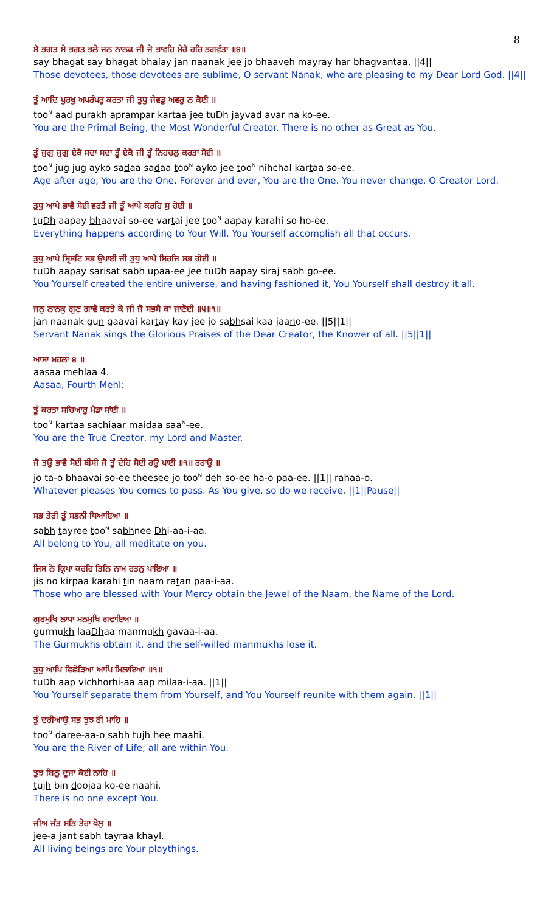8
ਸੇ ਭਗਤ ਸੇ ਭਗਤ ਭਲੇ ਜਨ ਨਾਨਕ ਜੀ ਜੋ ਭਾਵਹਿ ਮੇਰੇ ਹਰਿ ਭਗਵੰਤਾ ॥੪॥
say bhagat say bhagat bhalay jan naanak jee jo bhaaveh mayray har bhagvantaa. ||4||
Those devotees, those devotees are sublime, O servant Nanak, who are pleasing to my Dear Lord God. ||4||
ਤੂੰ ਆਦਿ ਪੁਰਖੁ ਅਪਰੰਪਰੁ ਕਰਤਾ ਜੀ ਤੁਧੁ ਜੇਵਡੁ ਅਵਰੁ ਨ ਕੋਈ ॥
too<sup>N</sup> aad purakh aprampar kartaa jee tuDh jayvad avar na ko-ee.
You are the Primal Being, the Most Wonderful Creator. There is no other as Great as You.
ਤੂੰ ਜੁਗੁ ਜੁਗੁ ਏਕੋ ਸਦਾ ਸਦਾ ਤੂੰ ਏਕੋ ਜੀ ਤੂੰ ਨਿਹਚਲੁ ਕਰਤਾ ਸੋਈ ॥
too<sup>N</sup> jug jug ayko sadaa sadaa too<sup>N</sup> ayko jee too<sup>N</sup> nihchal kartaa so-ee.
Age after age, You are the One. Forever and ever, You are the One. You never change, O Creator Lord.
ਤੁਧੁ ਆਪੇ ਭਾਵੈ ਸੋਈ ਵਰਤੈ ਜੀ ਤੂੰ ਆਪੇ ਕਰਹਿ ਸੁ ਹੋਈ ॥
tuDh aapay bhaavai so-ee vartai jee too<sup>N</sup> aapay karahi so ho-ee.
Everything happens according to Your Will. You Yourself accomplish all that occurs.
ਤੁਧੁ ਆਪੇ ਸ੍ਰਿਸਟਿ ਸਭ ਉਪਾਈ ਜੀ ਤੁਧੁ ਆਪੇ ਸਿਰਜਿ ਸਭ ਗੋਈ ॥
tuDh aapay sarisat sabh upaa-ee jee tuDh aapay siraj sabh go-ee.
You Yourself created the entire universe, and having fashioned it, You Yourself shall destroy it all.
ਜਨੁ ਨਾਨਕੁ ਗੁਣ ਗਾਵੈ ਕਰਤੇ ਕੇ ਜੀ ਜੋ ਸਭਸੈ ਕਾ ਜਾਣੋਈ ॥੫॥੧॥
jan naanak gun gaavai kartay kay jee jo sabhsai kaa jaano-ee. ||5||1||
Servant Nanak sings the Glorious Praises of the Dear Creator, the Knower of all. ||5||1||
ਆਸਾ ਮਹਲਾ ੪ ॥
aasaa mehlaa 4.
Aasaa, Fourth Mehl:
ਤੂੰ ਕਰਤਾ ਸਚਿਆਰੁ ਮੈਡਾ ਸਾਂਈ ॥
too<sup>N</sup> kartaa sachiaar maidaa saa<sup>N</sup>-ee.
You are the True Creator, my Lord and Master.
ਜੋ ਤਉ ਭਾਵੈ ਸੋਈ ਥੀਸੀ ਜੋ ਤੂੰ ਦੇਹਿ ਸੋਈ ਹਉ ਪਾਈ ॥੧॥ ਰਹਾਉ ॥
jo ta-o bhaavai so-ee theesee jo too<sup>N</sup> deh so-ee ha-o paa-ee. ||1|| rahaa-o.
Whatever pleases You comes to pass. As You give, so do we receive. ||1||Pause||
ਸਭ ਤੇਰੀ ਤੂੰ ਸਭਨੀ ਧਿਆਇਆ ॥
sabh tayree too<sup>N</sup> sabhnee Dhi-aa-i-aa.
All belong to You, all meditate on you.
ਜਿਸ ਨੋ ਕ੍ਰਿਪਾ ਕਰਹਿ ਤਿਨਿ ਨਾਮ ਰਤਨੁ ਪਾਇਆ ॥
jis no kirpaa karahi tin naam ratan paa-i-aa.
Those who are blessed with Your Mercy obtain the Jewel of the Naam, the Name of the Lord.
ਗੁਰਮੁਖਿ ਲਾਧਾ ਮਨਮੁਖਿ ਗਵਾਇਆ ॥
gurmukh laaDhaa manmukh gavaa-i-aa.
The Gurmukhs obtain it, and the self-willed manmukhs lose it.
ਤੁਧੁ ਆਪਿ ਵਿਛੋੜਿਆ ਆਪਿ ਮਿਲਾਇਆ ॥੧॥
tuDh aap vichhorhi-aa aap milaa-i-aa. ||1||
You Yourself separate them from Yourself, and You Yourself reunite with them again. ||1||
ਤੂੰ ਦਰੀਆਉ ਸਭ ਤੁਝ ਹੀ ਮਾਹਿ ॥
too<sup>N</sup> daree-aa-o sabh tujh hee maahi.
You are the River of Life; all are within You.
ਤੁਝ ਬਿਨੁ ਦੂਜਾ ਕੋਈ ਨਾਹਿ ॥
tujh bin doojaa ko-ee naahi.
There is no one except You.
ਜੀਅ ਜੰਤ ਸਭਿ ਤੇਰਾ ਖੇਲੁ ॥
jee-a jant sabh tayraa khayl.
All living beings are Your playthings.